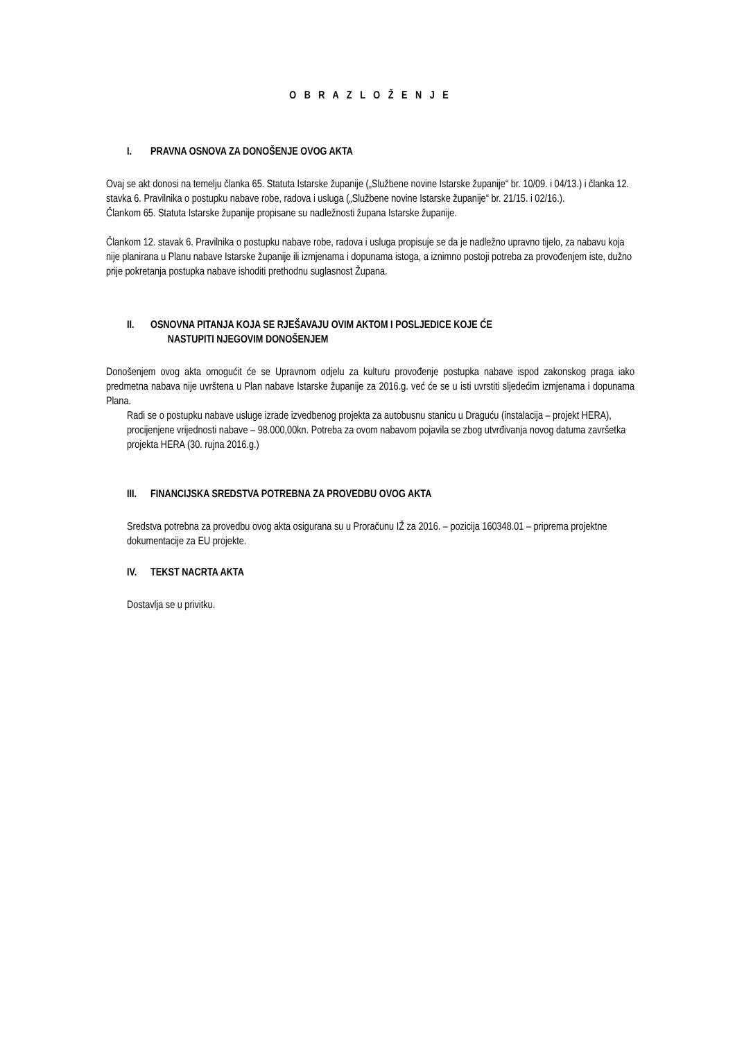O B R A Z L O Ž E N J E
I. PRAVNA OSNOVA ZA DONOŠENJE OVOG AKTA
Ovaj se akt donosi na temelju članka 65. Statuta Istarske županije („Službene novine Istarske županije“ br. 10/09. i 04/13.) i članka 12. stavka 6. Pravilnika o postupku nabave robe, radova i usluga („Službene novine Istarske županije“ br. 21/15. i 02/16.).
Člankom 65. Statuta Istarske županije propisane su nadležnosti župana Istarske županije.
Člankom 12. stavak 6. Pravilnika o postupku nabave robe, radova i usluga propisuje se da je nadležno upravno tijelo, za nabavu koja nije planirana u Planu nabave Istarske županije ili izmjenama i dopunama istoga, a iznimno postoji potreba za provođenjem iste, dužno prije pokretanja postupka nabave ishoditi prethodnu suglasnost Župana.
II. OSNOVNA PITANJA KOJA SE RJEŠAVAJU OVIM AKTOM I POSLJEDICE KOJE ĆE
NASTUPITI NJEGOVIM DONOŠENJEM
Donošenjem ovog akta omogućit će se Upravnom odjelu za kulturu provođenje postupka nabave ispod zakonskog praga iako predmetna nabava nije uvrštena u Plan nabave Istarske županije za 2016.g. već će se u isti uvrstiti sljedećim izmjenama i dopunama Plana.
Radi se o postupku nabave usluge izrade izvedbenog projekta za autobusnu stanicu u Draguću (instalacija – projekt HERA), procijenjene vrijednosti nabave – 98.000,00kn. Potreba za ovom nabavom pojavila se zbog utvrđivanja novog datuma završetka projekta HERA (30. rujna 2016.g.)
III. FINANCIJSKA SREDSTVA POTREBNA ZA PROVEDBU OVOG AKTA
Sredstva potrebna za provedbu ovog akta osigurana su u Proračunu IŽ za 2016. – pozicija 160348.01 – priprema projektne dokumentacije za EU projekte.
IV. TEKST NACRTA AKTA
Dostavlja se u privitku.